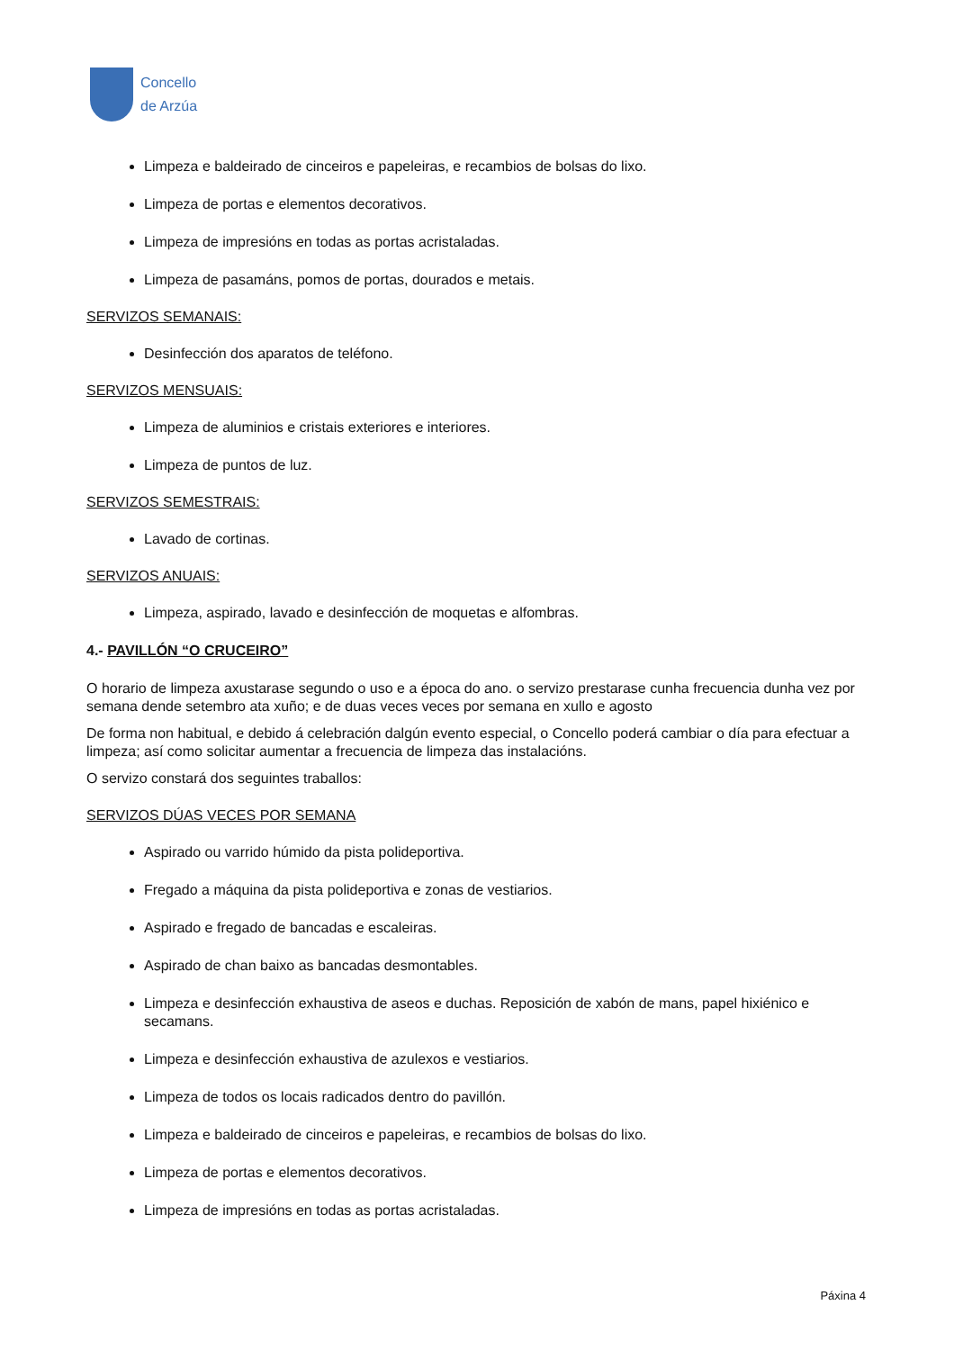Concello
de Arzúa
Limpeza e baldeirado de cinceiros e papeleiras, e recambios de bolsas do lixo.
Limpeza de portas e elementos decorativos.
Limpeza de impresións en todas as portas acristaladas.
Limpeza de pasamáns, pomos de portas, dourados e metais.
SERVIZOS SEMANAIS:
Desinfección dos aparatos de teléfono.
SERVIZOS MENSUAIS:
Limpeza de aluminios e cristais exteriores e interiores.
Limpeza de puntos de luz.
SERVIZOS SEMESTRAIS:
Lavado de cortinas.
SERVIZOS ANUAIS:
Limpeza, aspirado, lavado e desinfección de moquetas e alfombras.
4.- PAVILLÓN “O CRUCEIRO”
O horario de limpeza axustarase segundo o uso e a época do ano. o servizo prestarase cunha frecuencia dunha vez por semana dende setembro ata xuño; e de duas veces veces por semana en xullo e agosto
De forma non habitual, e debido á celebración dalgún evento especial, o Concello poderá cambiar o día para efectuar a limpeza; así como solicitar aumentar a frecuencia de limpeza das instalacións.
O servizo constará dos seguintes traballos:
SERVIZOS DÚAS VECES POR SEMANA
Aspirado ou varrido húmido da pista polideportiva.
Fregado a máquina da pista polideportiva e zonas de vestiarios.
Aspirado e fregado de bancadas e escaleiras.
Aspirado de chan baixo as bancadas desmontables.
Limpeza e desinfección exhaustiva de aseos e duchas. Reposición de xabón de mans, papel hixiénico e secamans.
Limpeza e desinfección exhaustiva de azulexos e vestiarios.
Limpeza de todos os locais radicados dentro do pavillón.
Limpeza e baldeirado de cinceiros e papeleiras, e recambios de bolsas do lixo.
Limpeza de portas e elementos decorativos.
Limpeza de impresións en todas as portas acristaladas.
Páxina 4